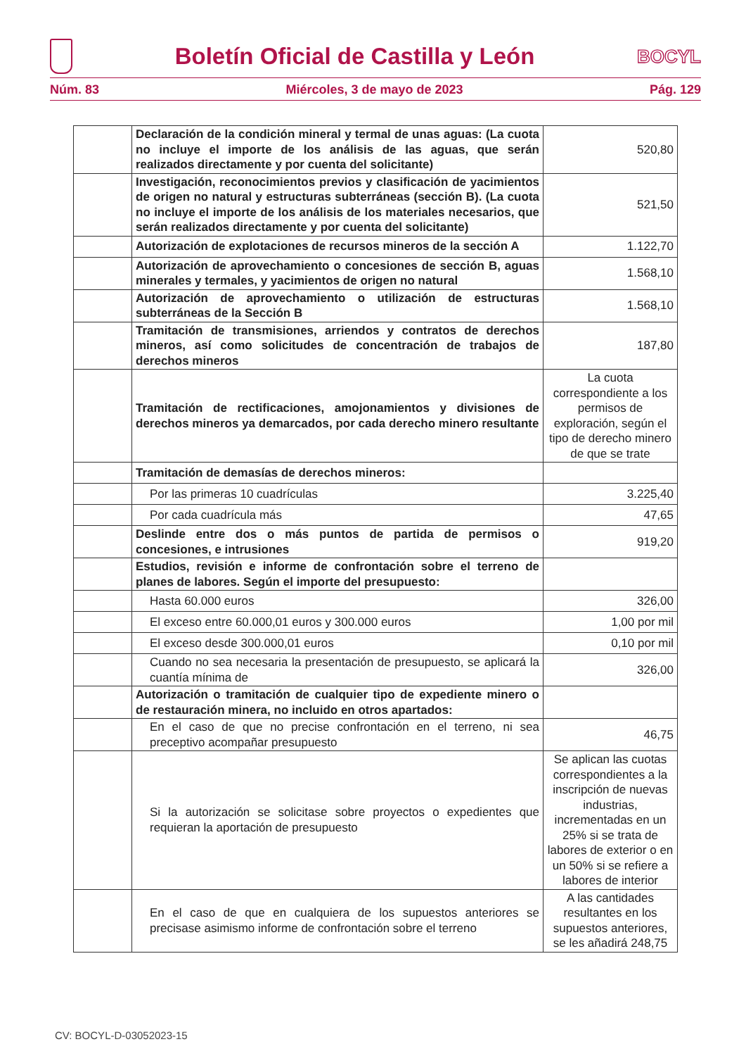Boletín Oficial de Castilla y León
BOCYL
Núm. 83 Miércoles, 3 de mayo de 2023 Pág. 129
| | Declaración de la condición mineral y termal de unas aguas: (La cuota no incluye el importe de los análisis de las aguas, que serán realizados directamente y por cuenta del solicitante) | 520,80 |
| | Investigación, reconocimientos previos y clasificación de yacimientos de origen no natural y estructuras subterráneas (sección B). (La cuota no incluye el importe de los análisis de los materiales necesarios, que serán realizados directamente y por cuenta del solicitante) | 521,50 |
| | Autorización de explotaciones de recursos mineros de la sección A | 1.122,70 |
| | Autorización de aprovechamiento o concesiones de sección B, aguas minerales y termales, y yacimientos de origen no natural | 1.568,10 |
| | Autorización de aprovechamiento o utilización de estructuras subterráneas de la Sección B | 1.568,10 |
| | Tramitación de transmisiones, arriendos y contratos de derechos mineros, así como solicitudes de concentración de trabajos de derechos mineros | 187,80 |
| | Tramitación de rectificaciones, amojonamientos y divisiones de derechos mineros ya demarcados, por cada derecho minero resultante | La cuota correspondiente a los permisos de exploración, según el tipo de derecho minero de que se trate |
| | Tramitación de demasías de derechos mineros: | |
| | Por las primeras 10 cuadrículas | 3.225,40 |
| | Por cada cuadrícula más | 47,65 |
| | Deslinde entre dos o más puntos de partida de permisos o concesiones, e intrusiones | 919,20 |
| | Estudios, revisión e informe de confrontación sobre el terreno de planes de labores. Según el importe del presupuesto: | |
| | Hasta 60.000 euros | 326,00 |
| | El exceso entre 60.000,01 euros y 300.000 euros | 1,00 por mil |
| | El exceso desde 300.000,01 euros | 0,10 por mil |
| | Cuando no sea necesaria la presentación de presupuesto, se aplicará la cuantía mínima de | 326,00 |
| | Autorización o tramitación de cualquier tipo de expediente minero o de restauración minera, no incluido en otros apartados: | |
| | En el caso de que no precise confrontación en el terreno, ni sea preceptivo acompañar presupuesto | 46,75 |
| | Si la autorización se solicitase sobre proyectos o expedientes que requieran la aportación de presupuesto | Se aplican las cuotas correspondientes a la inscripción de nuevas industrias, incrementadas en un 25% si se trata de labores de exterior o en un 50% si se refiere a labores de interior |
| | En el caso de que en cualquiera de los supuestos anteriores se precisase asimismo informe de confrontación sobre el terreno | A las cantidades resultantes en los supuestos anteriores, se les añadirá 248,75 |
CV: BOCYL-D-03052023-15